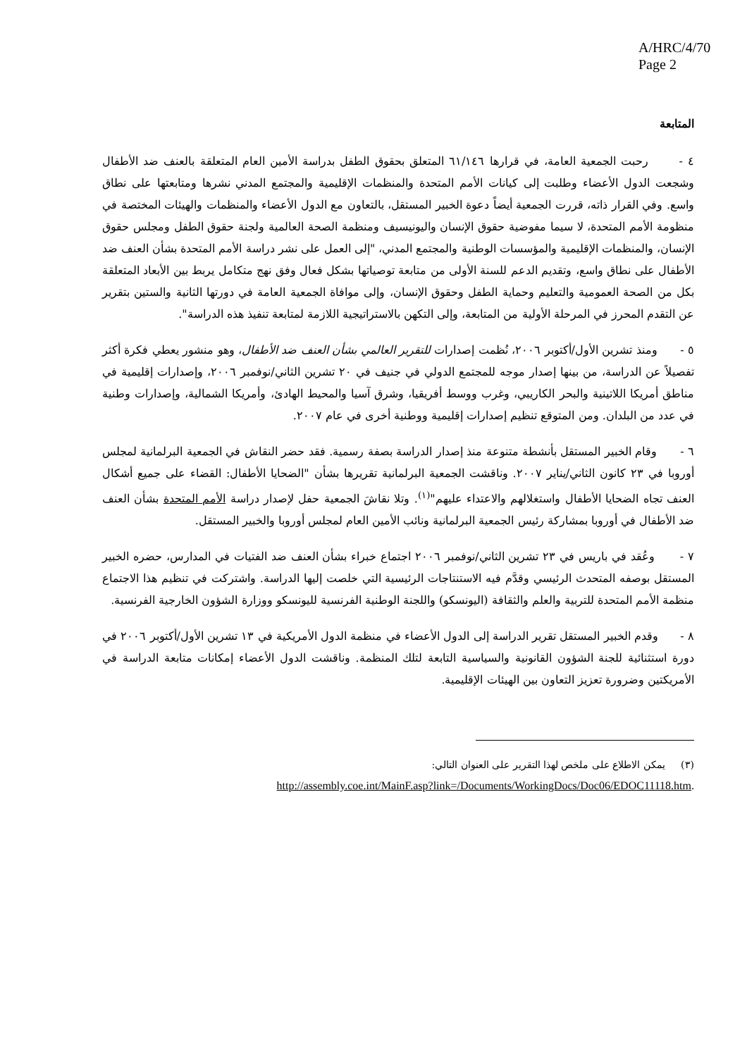A/HRC/4/70
Page 2
المتابعة
٤ - رحبت الجمعية العامة، في قرارها ٦١/١٤٦ المتعلق بحقوق الطفل بدراسة الأمين العام المتعلقة بالعنف ضد الأطفال وشجعت الدول الأعضاء وطلبت إلى كيانات الأمم المتحدة والمنظمات الإقليمية والمجتمع المدني نشرها ومتابعتها على نطاق واسع. وفي القرار ذاته، قررت الجمعية أيضاً دعوة الخبير المستقل، بالتعاون مع الدول الأعضاء والمنظمات والهيئات المختصة في منظومة الأمم المتحدة، لا سيما مفوضية حقوق الإنسان واليونيسيف ومنظمة الصحة العالمية ولجنة حقوق الطفل ومجلس حقوق الإنسان، والمنظمات الإقليمية والمؤسسات الوطنية والمجتمع المدني، "إلى العمل على نشر دراسة الأمم المتحدة بشأن العنف ضد الأطفال على نطاق واسع، وتقديم الدعم للسنة الأولى من متابعة توصياتها بشكل فعال وفق نهج متكامل يربط بين الأبعاد المتعلقة بكل من الصحة العمومية والتعليم وحماية الطفل وحقوق الإنسان، وإلى موافاة الجمعية العامة في دورتها الثانية والستين بتقرير عن التقدم المحرز في المرحلة الأولية من المتابعة، وإلى التكهن بالاستراتيجية اللازمة لمتابعة تنفيذ هذه الدراسة".
٥ - ومنذ تشرين الأول/أكتوبر ٢٠٠٦، نُظمت إصدارات للتقرير العالمي بشأن العنف ضد الأطفال، وهو منشور يعطي فكرة أكثر تفصيلاً عن الدراسة، من بينها إصدار موجه للمجتمع الدولي في جنيف في ٢٠ تشرين الثاني/نوفمبر ٢٠٠٦، وإصدارات إقليمية في مناطق أمريكا اللاتينية والبحر الكاريبي، وغرب ووسط أفريقيا، وشرق آسيا والمحيط الهادئ، وأمريكا الشمالية، وإصدارات وطنية في عدد من البلدان. ومن المتوقع تنظيم إصدارات إقليمية ووطنية أخرى في عام ٢٠٠٧.
٦ - وقام الخبير المستقل بأنشطة متنوعة منذ إصدار الدراسة بصفة رسمية. فقد حضر النقاش في الجمعية البرلمانية لمجلس أوروبا في ٢٣ كانون الثاني/يناير ٢٠٠٧. وناقشت الجمعية البرلمانية تقريرها بشأن "الضحايا الأطفال: القضاء على جميع أشكال العنف تجاه الضحايا الأطفال واستغلالهم والاعتداء عليهم"<sup>(١)</sup>. وتلا نقاشَ الجمعية حفل لإصدار دراسة الأمم المتحدة بشأن العنف ضد الأطفال في أوروبا بمشاركة رئيس الجمعية البرلمانية ونائب الأمين العام لمجلس أوروبا والخبير المستقل.
٧ - وعُقد في باريس في ٢٣ تشرين الثاني/نوفمبر ٢٠٠٦ اجتماع خبراء بشأن العنف ضد الفتيات في المدارس، حضره الخبير المستقل بوصفه المتحدث الرئيسي وقدَّم فيه الاستنتاجات الرئيسية التي خلصت إليها الدراسة. واشتركت في تنظيم هذا الاجتماع منظمة الأمم المتحدة للتربية والعلم والثقافة (اليونسكو) واللجنة الوطنية الفرنسية لليونسكو ووزارة الشؤون الخارجية الفرنسية.
٨ - وقدم الخبير المستقل تقرير الدراسة إلى الدول الأعضاء في منظمة الدول الأمريكية في ١٣ تشرين الأول/أكتوبر ٢٠٠٦ في دورة استثنائية للجنة الشؤون القانونية والسياسية التابعة لتلك المنظمة. وناقشت الدول الأعضاء إمكانات متابعة الدراسة في الأمريكتين وضرورة تعزيز التعاون بين الهيئات الإقليمية.
(٣) يمكن الاطلاع على ملخص لهذا التقرير على العنوان التالي:
http://assembly.coe.int/MainF.asp?link=/Documents/WorkingDocs/Doc06/EDOC11118.htm.